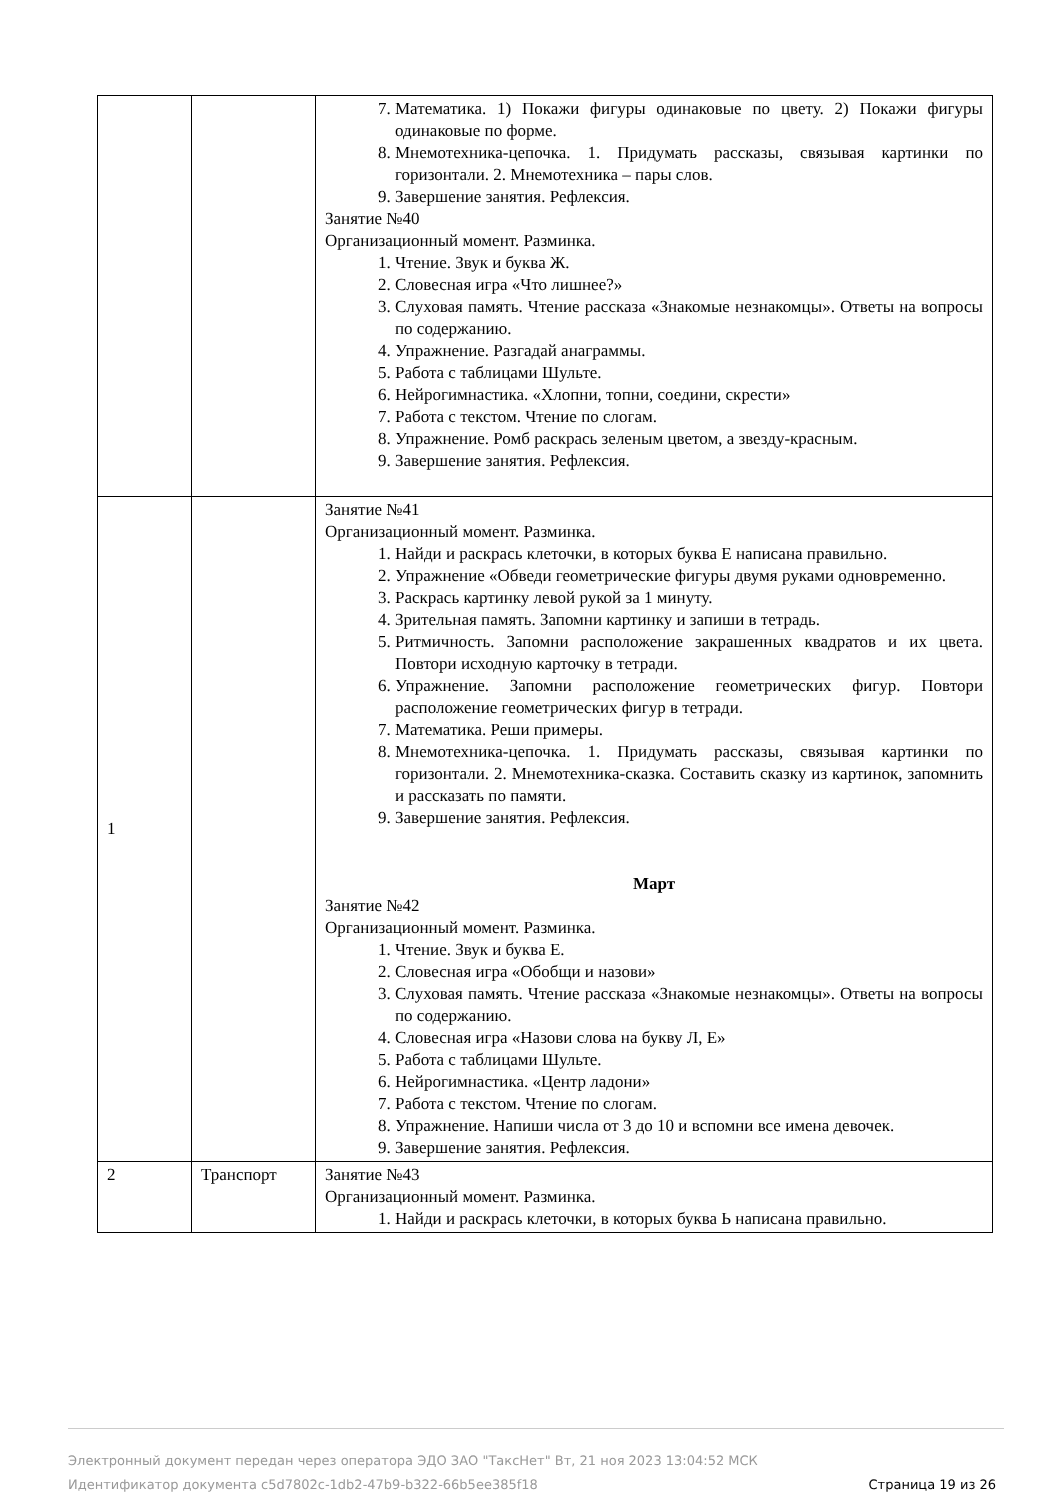| | | 7. Математика. 1) Покажи фигуры одинаковые по цвету. 2) Покажи фигуры одинаковые по форме. 8. Мнемотехника-цепочка. 1. Придумать рассказы, связывая картинки по горизонтали. 2. Мнемотехника – пары слов. 9. Завершение занятия. Рефлексия. Занятие №40 Организационный момент. Разминка. 1. Чтение. Звук и буква Ж. 2. Словесная игра «Что лишнее?» 3. Слуховая память. Чтение рассказа «Знакомые незнакомцы». Ответы на вопросы по содержанию. 4. Упражнение. Разгадай анаграммы. 5. Работа с таблицами Шульте. 6. Нейрогимнастика. «Хлопни, топни, соедини, скрести» 7. Работа с текстом. Чтение по слогам. 8. Упражнение. Ромб раскрась зеленым цветом, а звезду-красным. 9. Завершение занятия. Рефлексия. |
| 1 | | Занятие №41 Организационный момент. Разминка. 1. Найди и раскрась клеточки, в которых буква Е написана правильно. 2. Упражнение «Обведи геометрические фигуры двумя руками одновременно. 3. Раскрась картинку левой рукой за 1 минуту. 4. Зрительная память. Запомни картинку и запиши в тетрадь. 5. Ритмичность. Запомни расположение закрашенных квадратов и их цвета. Повтори исходную карточку в тетради. 6. Упражнение. Запомни расположение геометрических фигур. Повтори расположение геометрических фигур в тетради. 7. Математика. Реши примеры. 8. Мнемотехника-цепочка. 1. Придумать рассказы, связывая картинки по горизонтали. 2. Мнемотехника-сказка. Составить сказку из картинок, запомнить и рассказать по памяти. 9. Завершение занятия. Рефлексия. Март Занятие №42 Организационный момент. Разминка. 1. Чтение. Звук и буква Е. 2. Словесная игра «Обобщи и назови» 3. Слуховая память. Чтение рассказа «Знакомые незнакомцы». Ответы на вопросы по содержанию. 4. Словесная игра «Назови слова на букву Л, Е» 5. Работа с таблицами Шульте. 6. Нейрогимнастика. «Центр ладони» 7. Работа с текстом. Чтение по слогам. 8. Упражнение. Напиши числа от 3 до 10 и вспомни все имена девочек. 9. Завершение занятия. Рефлексия. |
| 2 | Транспорт | Занятие №43 Организационный момент. Разминка. 1. Найди и раскрась клеточки, в которых буква Ь написана правильно. |
Электронный документ передан через оператора ЭДО ЗАО "ТаксНет" Вт, 21 ноя 2023 13:04:52 МСК
Идентификатор документа c5d7802c-1db2-47b9-b322-66b5ee385f18
Страница 19 из 26